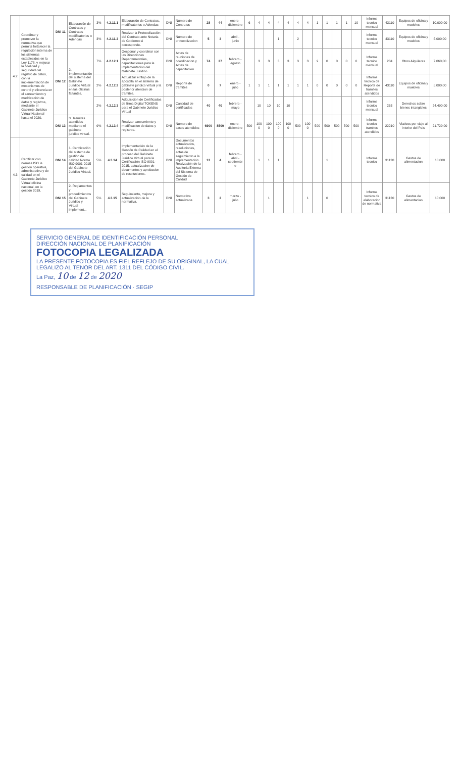| 4.2 | Coordinar y promover la normativa que permita fortalecer la regulación interna de los sistemas establecidos en la Ley 1178, y mejorar la fidelidad y seguridad del registro de datos, con la implementación de mecanismos de control y eficencia en el saneamiento y modificación de datos y registros, mediante el Gabinete Juridico Virtual Nacional hasta el 2020. | DNI 11 | Elaboración de Contratos y Contratos modificatorios o Adendas | 3% | 4.2.11.1 | Elaboración de Contratos, modificatorios o Adendas | DNI | Número de Contratos | 28 | 44 | enero - diciembre | 6 | 4 | 4 | 4 | 4 | 4 | 4 | 1 | 1 | 1 | 1 | 10 | Informe tecnico mensual | 43110 | Equipos de oficina y muebles | 10.000,00 |
| | | | | 3% | 4.2.11.2 | Realizar la Protocolización del Contrato ante Notaria de Gobierno si corresponde. | DNI | Número de protocolizacion | 5 | 3 | abril - junio | | | | 1 | | 2 | | | | | | | Informe tecnico mensual | 43110 | Equipos de oficina y muebles | 5.000,00 |
| | | DNI 12 | 2. Implementación del sistema del Gabinete Juridico Virtual en las oficinas faltantes. | 7% | 4.2.12.1 | Gestionar y coordinar con las Direcciones Departamentales, capacitaciones para la implementacion del Gabinete Juridico | DNI | Actas de reuniones de coordinacion y Actas de capacitacion | 74 | 27 | febrero - agosto | | 3 | 3 | 3 | 3 | 3 | 3 | 9 | 0 | 0 | 0 | 0 | Informe tecnico mensual | 234 | Otros Alquileres | 7.060,00 |
| | | | | 2% | 4.2.12.2 | Actualizar el flujo de la apostilla en el sistema de gabinete juridico virtual y la posterior atencion de tramites. | DNI | Reporte de tramites | 0 | 7 | enero - julio | 1 | 1 | 1 | 1 | 1 | 1 | 1 | 0 | 0 | 0 | 0 | 0 | Informe tecnico de Reporte de tramites atendidos | 43110 | Equipos de oficina y muebles | 5.000,00 |
| | | | | 2% | 4.2.12.3 | Adquisicion de Certificados de firma Digital TOKENS para el Gabinete Juridico Virtual | DNI | Cantidad de certificados | 40 | 40 | febrero - mayo | | 10 | 10 | 10 | 10 | | | | | | | | Informe tecnico mensual | 263 | Derechos sobre bienes intangibles | 24.490,00 |
| | | DNI 13 | 3. Tramites atendidos mediante el gabinete juridico virtual. | 9% | 4.2.13.4 | Realizar saneamiento y modificacion de datos y registros. | DNI | Numero de casos atendidos | 6900 | 8500 | enero - diciembre | 500 | 1000 | 1000 | 1000 | 1000 | 500 | 1000 | 500 | 500 | 500 | 500 | 500 | Informe tecnico tramites atendidos | 22210 | Viaticos por viaje al interior del Pais | 21.729,00 |
| 4.3 | Certificar con normas ISO la gestión operativa, administrativa y de calidad en el Gabinete Juridico Virtual oficina nacional, en la gestión 2019. | DNI 14 | 1. Certificación del sistema de gestión de calidad Norma ISO 9001-2015 del Gabinete Juridico Virtual. | 5% | 4.3.14 | Implementación de la Gestión de Calidad en el proceso del Gabinete Juridico Virtual para la Certificación ISO 9001-2015, actualizacion de documentos y aprobacion de resoluciones. | DNI | Documentos actualizados, resoluciones, actas de seguimiento a la implementación. Realización de la Auditoria Externa del Sistema de Gestión de Calidad | 12 | 4 | febrero - abril - septiembre | | 1 | 1 | 1 | | | | | 1 | | | | Informe tecnico | 31120 | Gastos de alimentacion | 10.000 |
| | | DNI 15 | 2. Reglamentos y procedimientos del Gabinete Juridico y Virtual implement... | 5% | 4.3.15 | Seguimiento, mejora y actualización de la normativa. | DNI | Normativa actualizada | 3 | 2 | marzo - julio | | | 1 | | | | 1 | | 0 | | | | Informe tecnico de elaboracion de normativa | 31120 | Gastos de alimentacion | 10.000 |
SERVICIO GENERAL DE IDENTIFICACIÓN PERSONAL
DIRECCIÓN NACIONAL DE PLANIFICACIÓN
FOTOCOPIA LEGALIZADA
LA PRESENTE FOTOCOPIA ES FIEL REFLEJO DE SU ORIGINAL, LA CUAL LEGALIZO AL TENOR DEL ART. 1311 DEL CÓDIGO CIVIL.
La Paz, 10 de 12 de 2020
RESPONSABLE DE PLANIFICACIÓN · SEGIP